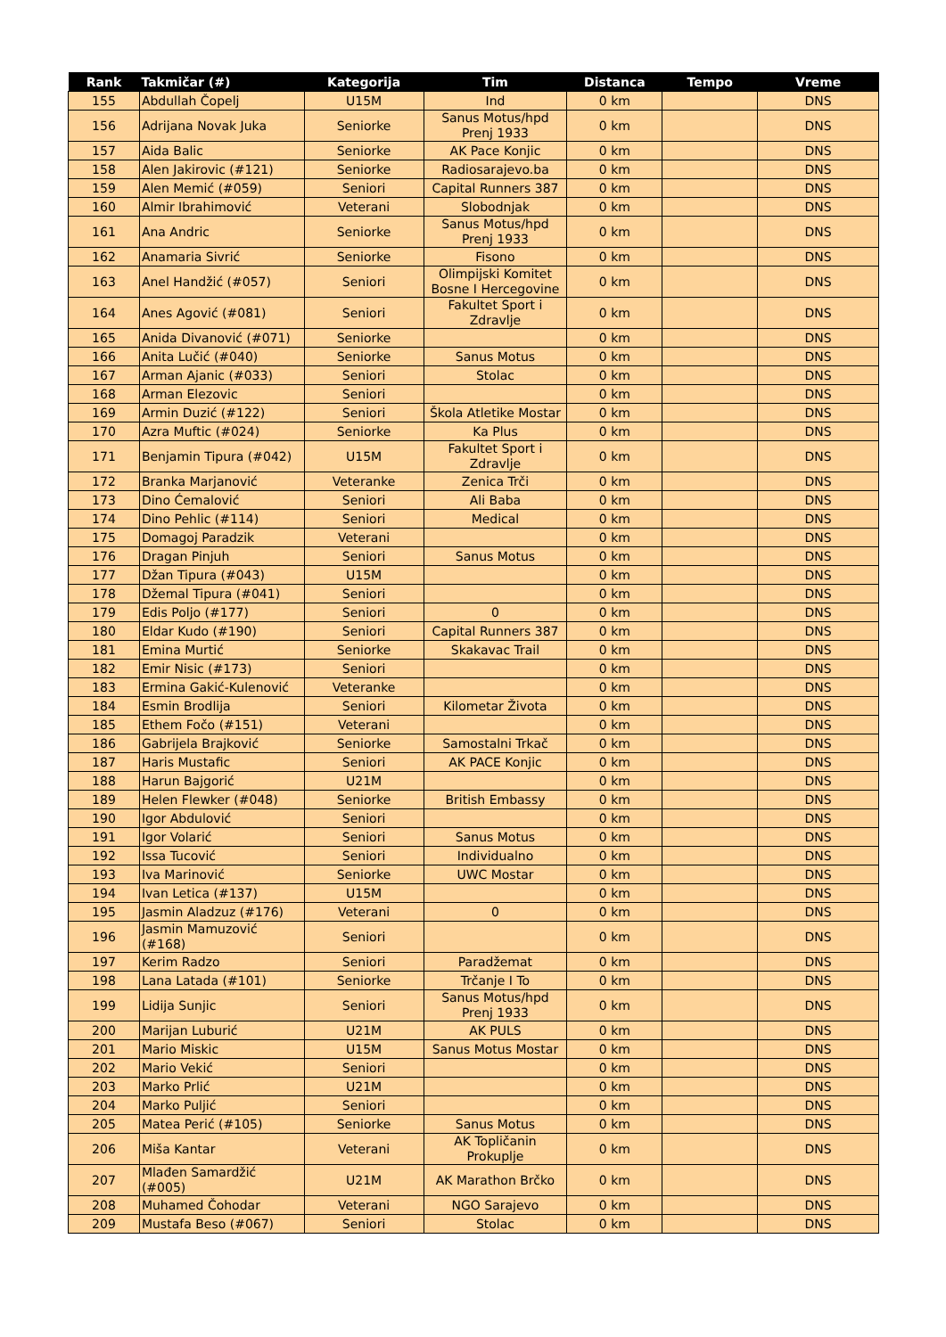| Rank | Takmičar (#) | Kategorija | Tim | Distanca | Tempo | Vreme |
| --- | --- | --- | --- | --- | --- | --- |
| 155 | Abdullah Čopelj | U15M | Ind | 0 km | | DNS |
| 156 | Adrijana Novak Juka | Seniorke | Sanus Motus/hpd Prenj 1933 | 0 km | | DNS |
| 157 | Aida Balic | Seniorke | AK Pace Konjic | 0 km | | DNS |
| 158 | Alen Jakirovic (#121) | Seniorke | Radiosarajevo.ba | 0 km | | DNS |
| 159 | Alen Memić (#059) | Seniori | Capital Runners 387 | 0 km | | DNS |
| 160 | Almir Ibrahimović | Veterani | Slobodnjak | 0 km | | DNS |
| 161 | Ana Andric | Seniorke | Sanus Motus/hpd Prenj 1933 | 0 km | | DNS |
| 162 | Anamaria Sivrić | Seniorke | Fisono | 0 km | | DNS |
| 163 | Anel Handžić (#057) | Seniori | Olimpijski Komitet Bosne I Hercegovine | 0 km | | DNS |
| 164 | Anes Agović (#081) | Seniori | Fakultet Sport i Zdravlje | 0 km | | DNS |
| 165 | Anida Divanović (#071) | Seniorke | | 0 km | | DNS |
| 166 | Anita Lučić (#040) | Seniorke | Sanus Motus | 0 km | | DNS |
| 167 | Arman Ajanic (#033) | Seniori | Stolac | 0 km | | DNS |
| 168 | Arman Elezovic | Seniori | | 0 km | | DNS |
| 169 | Armin Duzić (#122) | Seniori | Škola Atletike Mostar | 0 km | | DNS |
| 170 | Azra Muftic (#024) | Seniorke | Ka Plus | 0 km | | DNS |
| 171 | Benjamin Tipura (#042) | U15M | Fakultet Sport i Zdravlje | 0 km | | DNS |
| 172 | Branka Marjanović | Veteranke | Zenica Trči | 0 km | | DNS |
| 173 | Dino Ćemalović | Seniori | Ali Baba | 0 km | | DNS |
| 174 | Dino Pehlic (#114) | Seniori | Medical | 0 km | | DNS |
| 175 | Domagoj Paradzik | Veterani | | 0 km | | DNS |
| 176 | Dragan Pinjuh | Seniori | Sanus Motus | 0 km | | DNS |
| 177 | Džan Tipura (#043) | U15M | | 0 km | | DNS |
| 178 | Džemal Tipura (#041) | Seniori | | 0 km | | DNS |
| 179 | Edis Poljo (#177) | Seniori | 0 | 0 km | | DNS |
| 180 | Eldar Kudo (#190) | Seniori | Capital Runners 387 | 0 km | | DNS |
| 181 | Emina Murtić | Seniorke | Skakavac Trail | 0 km | | DNS |
| 182 | Emir Nisic (#173) | Seniori | | 0 km | | DNS |
| 183 | Ermina Gakić-Kulenović | Veteranke | | 0 km | | DNS |
| 184 | Esmin Brodlija | Seniori | Kilometar Života | 0 km | | DNS |
| 185 | Ethem Fočo (#151) | Veterani | | 0 km | | DNS |
| 186 | Gabrijela Brajković | Seniorke | Samostalni Trkač | 0 km | | DNS |
| 187 | Haris Mustafic | Seniori | AK PACE Konjic | 0 km | | DNS |
| 188 | Harun Bajgorić | U21M | | 0 km | | DNS |
| 189 | Helen Flewker (#048) | Seniorke | British Embassy | 0 km | | DNS |
| 190 | Igor Abdulović | Seniori | | 0 km | | DNS |
| 191 | Igor Volarić | Seniori | Sanus Motus | 0 km | | DNS |
| 192 | Issa Tucović | Seniori | Individualno | 0 km | | DNS |
| 193 | Iva Marinović | Seniorke | UWC Mostar | 0 km | | DNS |
| 194 | Ivan Letica (#137) | U15M | | 0 km | | DNS |
| 195 | Jasmin Aladzuz (#176) | Veterani | 0 | 0 km | | DNS |
| 196 | Jasmin Mamuzović (#168) | Seniori | | 0 km | | DNS |
| 197 | Kerim Radzo | Seniori | Paradžemat | 0 km | | DNS |
| 198 | Lana Latada (#101) | Seniorke | Trčanje I To | 0 km | | DNS |
| 199 | Lidija Sunjic | Seniori | Sanus Motus/hpd Prenj 1933 | 0 km | | DNS |
| 200 | Marijan Luburić | U21M | AK PULS | 0 km | | DNS |
| 201 | Mario Miskic | U15M | Sanus Motus Mostar | 0 km | | DNS |
| 202 | Mario Vekić | Seniori | | 0 km | | DNS |
| 203 | Marko Prlić | U21M | | 0 km | | DNS |
| 204 | Marko Puljić | Seniori | | 0 km | | DNS |
| 205 | Matea Perić (#105) | Seniorke | Sanus Motus | 0 km | | DNS |
| 206 | Miša Kantar | Veterani | AK Topličanin Prokuplje | 0 km | | DNS |
| 207 | Mlađen Samardžić (#005) | U21M | AK Marathon Brčko | 0 km | | DNS |
| 208 | Muhamed Čohodar | Veterani | NGO Sarajevo | 0 km | | DNS |
| 209 | Mustafa Beso (#067) | Seniori | Stolac | 0 km | | DNS |